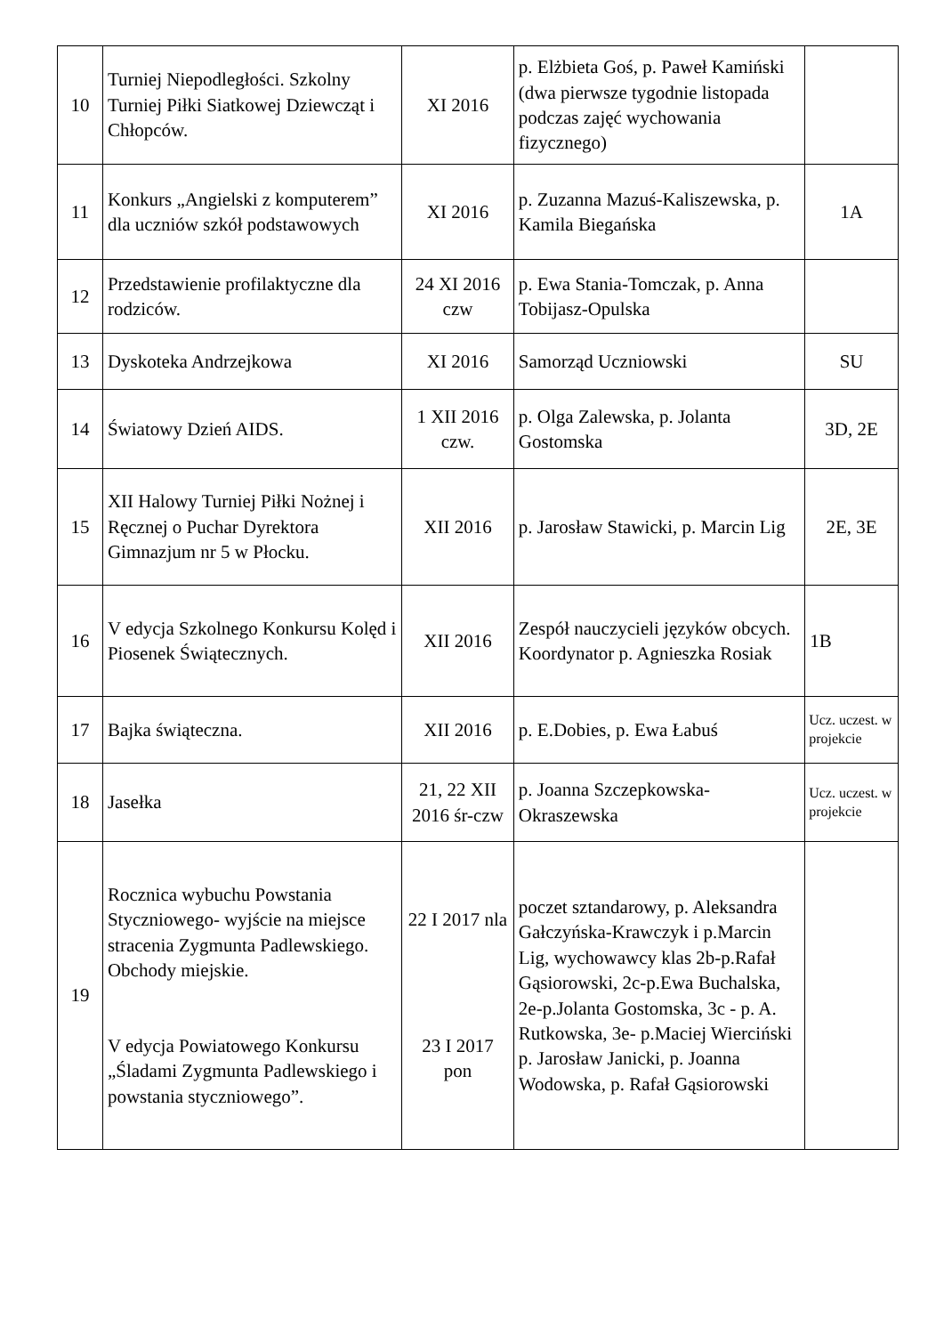| 10 | Turniej Niepodległości. Szkolny Turniej Piłki Siatkowej Dziewcząt i Chłopców. | XI 2016 | p. Elżbieta Goś, p. Paweł Kamiński (dwa pierwsze tygodnie listopada podczas zajęć wychowania fizycznego) | |
| 11 | Konkurs „Angielski z komputerem” dla uczniów szkół podstawowych | XI 2016 | p. Zuzanna Mazuś-Kaliszewska, p. Kamila Biegańska | 1A |
| 12 | Przedstawienie profilaktyczne dla rodziców. | 24 XI 2016 czw | p. Ewa Stania-Tomczak, p. Anna Tobijasz-Opulska | |
| 13 | Dyskoteka Andrzejkowa | XI 2016 | Samorząd Uczniowski | SU |
| 14 | Światowy Dzień AIDS. | 1 XII 2016 czw. | p. Olga Zalewska, p. Jolanta Gostomska | 3D, 2E |
| 15 | XII Halowy Turniej Piłki Nożnej i Ręcznej o Puchar Dyrektora Gimnazjum nr 5 w Płocku. | XII 2016 | p. Jarosław Stawicki, p. Marcin Lig | 2E, 3E |
| 16 | V edycja Szkolnego Konkursu Kolęd i Piosenek Świątecznych. | XII 2016 | Zespół nauczycieli języków obcych. Koordynator p. Agnieszka Rosiak | 1B |
| 17 | Bajka świąteczna. | XII 2016 | p. E.Dobies, p. Ewa Łabuś | Ucz. uczest. w projekcie |
| 18 | Jasełka | 21, 22 XII 2016 śr-czw | p. Joanna Szczepkowska-Okraszewska | Ucz. uczest. w projekcie |
| 19 | Rocznica wybuchu Powstania Styczniowego- wyjście na miejsce stracenia Zygmunta Padlewskiego. Obchody miejskie. V edycja Powiatowego Konkursu „Śladami Zygmunta Padlewskiego i powstania styczniowego”. | 22 I 2017 nla 23 I 2017 pon | poczet sztandarowy, p. Aleksandra Gałczyńska-Krawczyk i p.Marcin Lig, wychowawcy klas 2b-p.Rafał Gąsiorowski, 2c-p.Ewa Buchalska, 2e-p.Jolanta Gostomska, 3c - p. A. Rutkowska, 3e- p.Maciej Wierciński p. Jarosław Janicki, p. Joanna Wodowska, p. Rafał Gąsiorowski | |